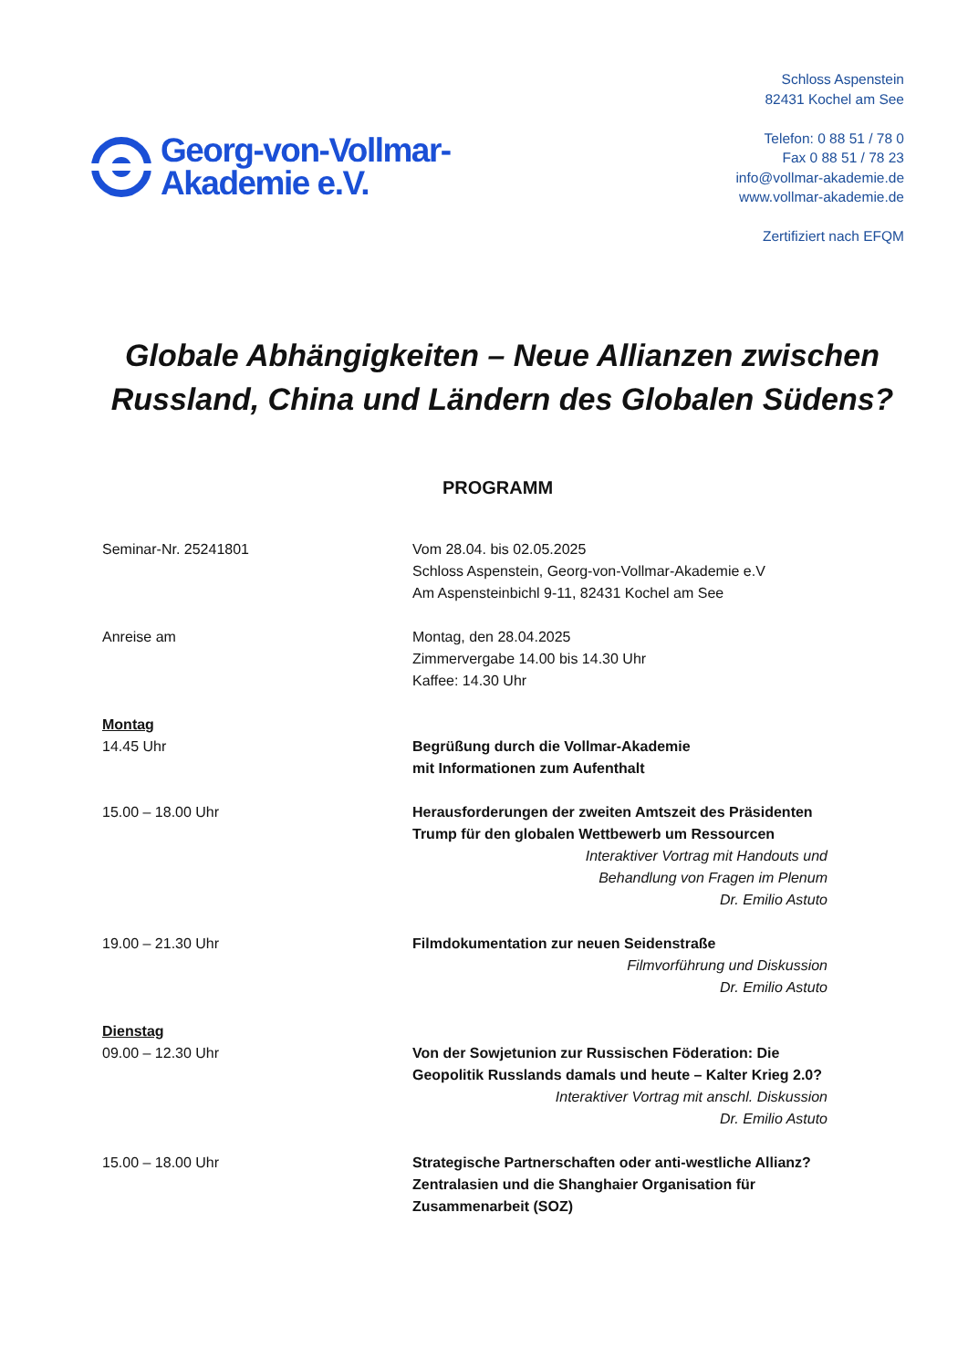Georg-von-Vollmar-
Akademie e.V.
Schloss Aspenstein
82431 Kochel am See
Telefon: 0 88 51 / 78 0
Fax 0 88 51 / 78 23
info@vollmar-akademie.de
www.vollmar-akademie.de
Zertifiziert nach EFQM
Globale Abhängigkeiten – Neue Allianzen zwischen Russland, China und Ländern des Globalen Südens?
PROGRAMM
Seminar-Nr. 25241801 Vom 28.04. bis 02.05.2025
Schloss Aspenstein, Georg-von-Vollmar-Akademie e.V
Am Aspensteinbichl 9-11, 82431 Kochel am See
Anreise am Montag, den 28.04.2025
Zimmervergabe 14.00 bis 14.30 Uhr
Kaffee: 14.30 Uhr
Montag
14.45 Uhr Begrüßung durch die Vollmar-Akademie
mit Informationen zum Aufenthalt
15.00 – 18.00 Uhr Herausforderungen der zweiten Amtszeit des Präsidenten Trump für den globalen Wettbewerb um Ressourcen
Interaktiver Vortrag mit Handouts und
Behandlung von Fragen im Plenum
Dr. Emilio Astuto
19.00 – 21.30 Uhr Filmdokumentation zur neuen Seidenstraße
Filmvorführung und Diskussion
Dr. Emilio Astuto
Dienstag
09.00 – 12.30 Uhr Von der Sowjetunion zur Russischen Föderation: Die Geopolitik Russlands damals und heute – Kalter Krieg 2.0?
Interaktiver Vortrag mit anschl. Diskussion
Dr. Emilio Astuto
15.00 – 18.00 Uhr Strategische Partnerschaften oder anti-westliche Allianz? Zentralasien und die Shanghaier Organisation für Zusammenarbeit (SOZ)